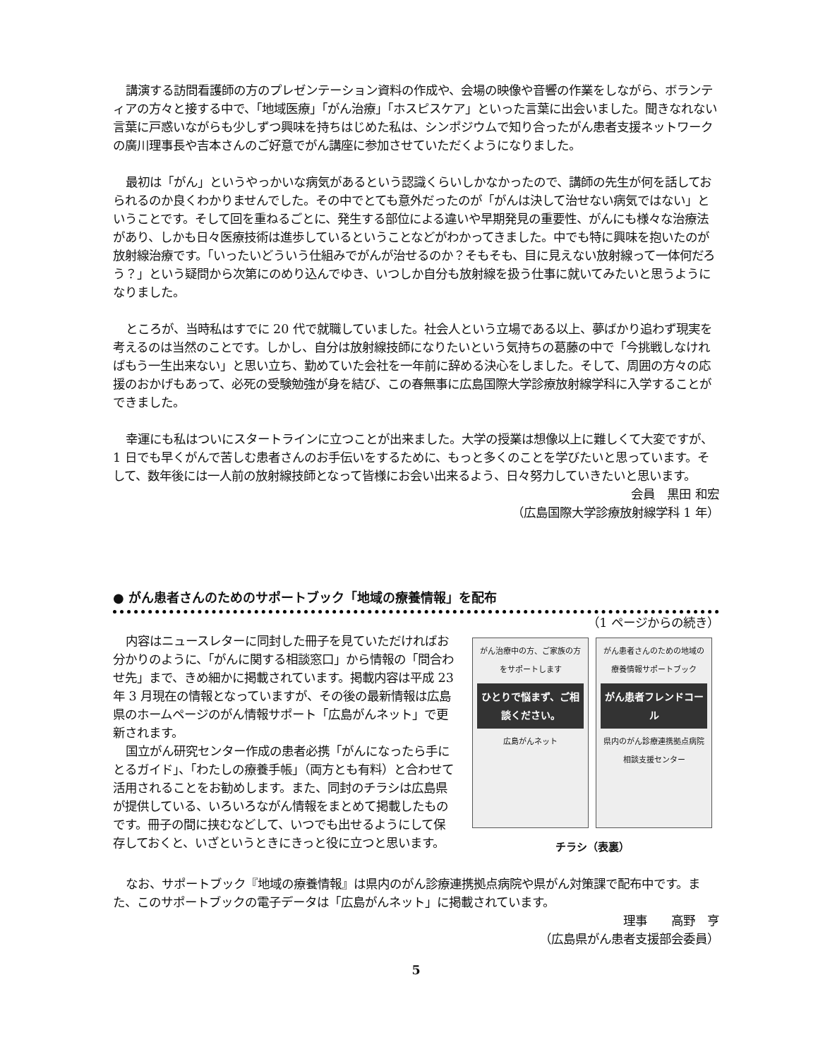講演する訪問看護師の方のプレゼンテーション資料の作成や、会場の映像や音響の作業をしながら、ボランティアの方々と接する中で、「地域医療」「がん治療」「ホスピスケア」といった言葉に出会いました。聞きなれない言葉に戸惑いながらも少しずつ興味を持ちはじめた私は、シンポジウムで知り合ったがん患者支援ネットワークの廣川理事長や吉本さんのご好意でがん講座に参加させていただくようになりました。
最初は「がん」というやっかいな病気があるという認識くらいしかなかったので、講師の先生が何を話しておられるのか良くわかりませんでした。その中でとても意外だったのが「がんは決して治せない病気ではない」ということです。そして回を重ねるごとに、発生する部位による違いや早期発見の重要性、がんにも様々な治療法があり、しかも日々医療技術は進歩しているということなどがわかってきました。中でも特に興味を抱いたのが放射線治療です。「いったいどういう仕組みでがんが治せるのか？そもそも、目に見えない放射線って一体何だろう？」という疑問から次第にのめり込んでゆき、いつしか自分も放射線を扱う仕事に就いてみたいと思うようになりました。
ところが、当時私はすでに 20 代で就職していました。社会人という立場である以上、夢ばかり追わず現実を考えるのは当然のことです。しかし、自分は放射線技師になりたいという気持ちの葛藤の中で「今挑戦しなければもう一生出来ない」と思い立ち、勤めていた会社を一年前に辞める決心をしました。そして、周囲の方々の応援のおかげもあって、必死の受験勉強が身を結び、この春無事に広島国際大学診療放射線学科に入学することができました。
幸運にも私はついにスタートラインに立つことが出来ました。大学の授業は想像以上に難しくて大変ですが、1 日でも早くがんで苦しむ患者さんのお手伝いをするために、もっと多くのことを学びたいと思っています。そして、数年後には一人前の放射線技師となって皆様にお会い出来るよう、日々努力していきたいと思います。
会員　黒田 和宏
（広島国際大学診療放射線学科 1 年）
● がん患者さんのためのサポートブック「地域の療養情報」を配布
（1 ページからの続き）
内容はニュースレターに同封した冊子を見ていただければお分かりのように、「がんに関する相談窓口」から情報の「問合わせ先」まで、きめ細かに掲載されています。掲載内容は平成 23 年 3 月現在の情報となっていますが、その後の最新情報は広島県のホームページのがん情報サポート「広島がんネット」で更新されます。
国立がん研究センター作成の患者必携「がんになったら手にとるガイド」、「わたしの療養手帳」（両方とも有料）と合わせて活用されることをお勧めします。また、同封のチラシは広島県が提供している、いろいろながん情報をまとめて掲載したものです。冊子の間に挟むなどして、いつでも出せるようにして保存しておくと、いざというときにきっと役に立つと思います。
がん治療中の方、ご家族の方をサポートします
ひとりで悩まず、ご相談ください。
広島がんネット
がん患者さんのための地域の療養情報サポートブック
がん患者フレンドコール
県内のがん診療連携拠点病院 相談支援センター
チラシ（表裏）
なお、サポートブック『地域の療養情報』は県内のがん診療連携拠点病院や県がん対策課で配布中です。また、このサポートブックの電子データは「広島がんネット」に掲載されています。
理事　　高野　亨
（広島県がん患者支援部会委員）
5